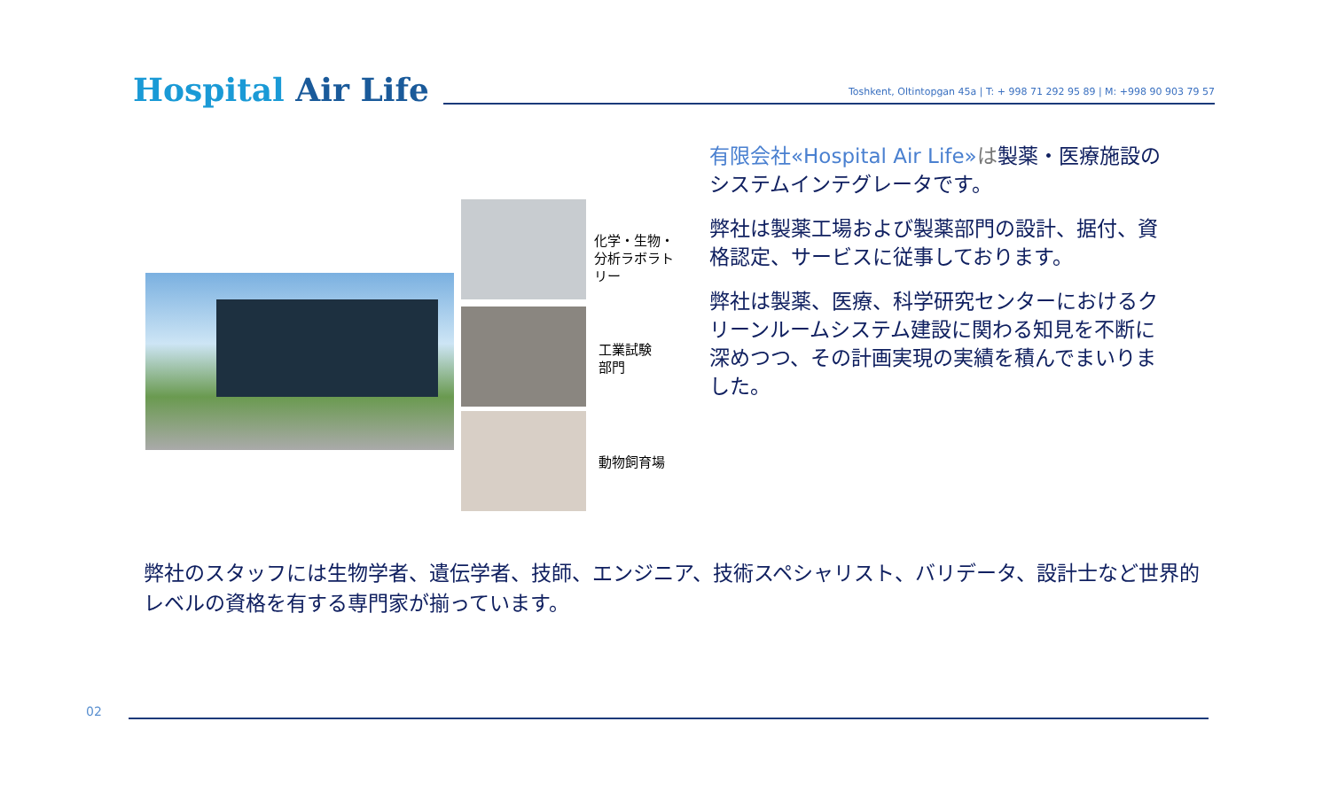Hospital Air Life
Toshkent, Oltintopgan 45a | T: + 998 71 292 95 89 | M: +998 90 903 79 57
化学・生物・
分析ラボラト
リー
工業試験
部門
動物飼育場
有限会社«Hospital Air Life»は製薬・医療施設のシステムインテグレータです。
弊社は製薬工場および製薬部門の設計、据付、資格認定、サービスに従事しております。
弊社は製薬、医療、科学研究センターにおけるクリーンルームシステム建設に関わる知見を不断に深めつつ、その計画実現の実績を積んでまいりました。
弊社のスタッフには生物学者、遺伝学者、技師、エンジニア、技術スペシャリスト、バリデータ、設計士など世界的レベルの資格を有する専門家が揃っています。
02